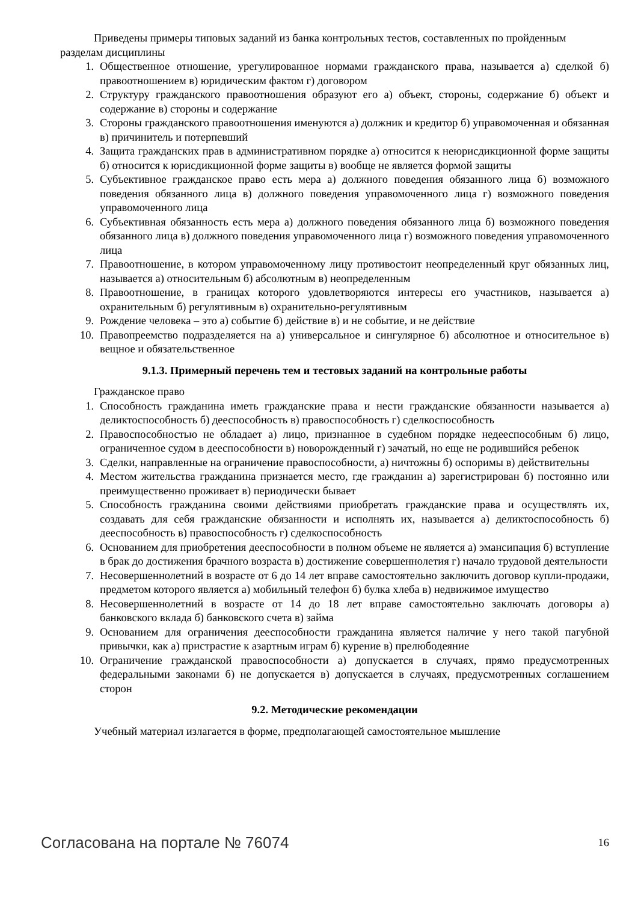Приведены примеры типовых заданий из банка контрольных тестов, составленных по пройденным разделам дисциплины
1. Общественное отношение, урегулированное нормами гражданского права, называется а) сделкой б) правоотношением в) юридическим фактом г) договором
2. Структуру гражданского правоотношения образуют его а) объект, стороны, содержание б) объект и содержание в) стороны и содержание
3. Стороны гражданского правоотношения именуются а) должник и кредитор б) управомоченная и обязанная в) причинитель и потерпевший
4. Защита гражданских прав в административном порядке а) относится к неюрисдикционной форме защиты б) относится к юрисдикционной форме защиты в) вообще не является формой защиты
5. Субъективное гражданское право есть мера а) должного поведения обязанного лица б) возможного поведения обязанного лица в) должного поведения управомоченного лица г) возможного поведения управомоченного лица
6. Субъективная обязанность есть мера а) должного поведения обязанного лица б) возможного поведения обязанного лица в) должного поведения управомоченного лица г) возможного поведения управомоченного лица
7. Правоотношение, в котором управомоченному лицу противостоит неопределенный круг обязанных лиц, называется а) относительным б) абсолютным в) неопределенным
8. Правоотношение, в границах которого удовлетворяются интересы его участников, называется а) охранительным б) регулятивным в) охранительно-регулятивным
9. Рождение человека – это а) событие б) действие в) и не событие, и не действие
10. Правопреемство подразделяется на а) универсальное и сингулярное б) абсолютное и относительное в) вещное и обязательственное
9.1.3. Примерный перечень тем и тестовых заданий на контрольные работы
Гражданское право
1. Способность гражданина иметь гражданские права и нести гражданские обязанности называется а) деликтоспособность б) дееспособность в) правоспособность г) сделкоспособность
2. Правоспособностью не обладает а) лицо, признанное в судебном порядке недееспособным б) лицо, ограниченное судом в дееспособности в) новорожденный г) зачатый, но еще не родившийся ребенок
3. Сделки, направленные на ограничение правоспособности, а) ничтожны б) оспоримы в) действительны
4. Местом жительства гражданина признается место, где гражданин а) зарегистрирован б) постоянно или преимущественно проживает в) периодически бывает
5. Способность гражданина своими действиями приобретать гражданские права и осуществлять их, создавать для себя гражданские обязанности и исполнять их, называется а) деликтоспособность б) дееспособность в) правоспособность г) сделкоспособность
6. Основанием для приобретения дееспособности в полном объеме не является а) эмансипация б) вступление в брак до достижения брачного возраста в) достижение совершеннолетия г) начало трудовой деятельности
7. Несовершеннолетний в возрасте от 6 до 14 лет вправе самостоятельно заключить договор купли-продажи, предметом которого является а) мобильный телефон б) булка хлеба в) недвижимое имущество
8. Несовершеннолетний в возрасте от 14 до 18 лет вправе самостоятельно заключать договоры а) банковского вклада б) банковского счета в) займа
9. Основанием для ограничения дееспособности гражданина является наличие у него такой пагубной привычки, как а) пристрастие к азартным играм б) курение в) прелюбодеяние
10. Ограничение гражданской правоспособности а) допускается в случаях, прямо предусмотренных федеральными законами б) не допускается в) допускается в случаях, предусмотренных соглашением сторон
9.2. Методические рекомендации
Учебный материал излагается в форме, предполагающей самостоятельное мышление
Согласована на портале № 76074 16